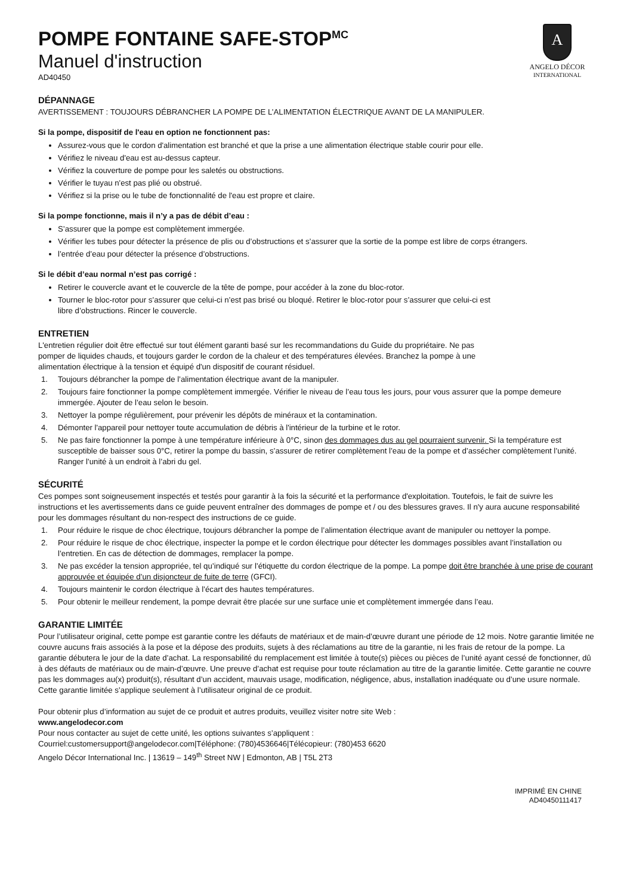A
ANGELO DÉCOR
INTERNATIONAL
POMPE FONTAINE SAFE-STOP<sup>MC</sup>
Manuel d'instruction
AD40450
DÉPANNAGE
AVERTISSEMENT : TOUJOURS DÉBRANCHER LA POMPE DE L’ALIMENTATION ÉLECTRIQUE AVANT DE LA MANIPULER.
Si la pompe, dispositif de l'eau en option ne fonctionnent pas:
Assurez-vous que le cordon d'alimentation est branché et que la prise a une alimentation électrique stable courir pour elle.
Vérifiez le niveau d'eau est au-dessus capteur.
Vérifiez la couverture de pompe pour les saletés ou obstructions.
Vérifier le tuyau n'est pas plié ou obstrué.
Vérifiez si la prise ou le tube de fonctionnalité de l'eau est propre et claire.
Si la pompe fonctionne, mais il n’y a pas de débit d’eau :
S’assurer que la pompe est complètement immergée.
Vérifier les tubes pour détecter la présence de plis ou d’obstructions et s’assurer que la sortie de la pompe est libre de corps étrangers.
l’entrée d’eau pour détecter la présence d’obstructions.
Si le débit d’eau normal n’est pas corrigé :
Retirer le couvercle avant et le couvercle de la tête de pompe, pour accéder à la zone du bloc-rotor.
Tourner le bloc-rotor pour s’assurer que celui-ci n’est pas brisé ou bloqué. Retirer le bloc-rotor pour s’assurer que celui-ci est
libre d’obstructions. Rincer le couvercle.
ENTRETIEN
L'entretien régulier doit être effectué sur tout élément garanti basé sur les recommandations du Guide du propriétaire. Ne pas
pomper de liquides chauds, et toujours garder le cordon de la chaleur et des températures élevées. Branchez la pompe à une
alimentation électrique à la tension et équipé d'un dispositif de courant résiduel.
1. Toujours débrancher la pompe de l’alimentation électrique avant de la manipuler.
2. Toujours faire fonctionner la pompe complètement immergée. Vérifier le niveau de l’eau tous les jours, pour vous assurer que la pompe demeure immergée. Ajouter de l’eau selon le besoin.
3. Nettoyer la pompe régulièrement, pour prévenir les dépôts de minéraux et la contamination.
4. Démonter l'appareil pour nettoyer toute accumulation de débris à l'intérieur de la turbine et le rotor.
5. Ne pas faire fonctionner la pompe à une température inférieure à 0°C, sinon des dommages dus au gel pourraient survenir. Si la température est susceptible de baisser sous 0°C, retirer la pompe du bassin, s’assurer de retirer complètement l’eau de la pompe et d’assécher complètement l’unité. Ranger l’unité à un endroit à l’abri du gel.
SÉCURITÉ
Ces pompes sont soigneusement inspectés et testés pour garantir à la fois la sécurité et la performance d'exploitation. Toutefois, le fait de suivre les instructions et les avertissements dans ce guide peuvent entraîner des dommages de pompe et / ou des blessures graves. Il n'y aura aucune responsabilité pour les dommages résultant du non-respect des instructions de ce guide.
1. Pour réduire le risque de choc électrique, toujours débrancher la pompe de l’alimentation électrique avant de manipuler ou nettoyer la pompe.
2. Pour réduire le risque de choc électrique, inspecter la pompe et le cordon électrique pour détecter les dommages possibles avant l’installation ou l’entretien. En cas de détection de dommages, remplacer la pompe.
3. Ne pas excéder la tension appropriée, tel qu’indiqué sur l’étiquette du cordon électrique de la pompe. La pompe doit être branchée à une prise de courant approuvée et équipée d’un disjoncteur de fuite de terre (GFCI).
4. Toujours maintenir le cordon électrique à l’écart des hautes températures.
5. Pour obtenir le meilleur rendement, la pompe devrait être placée sur une surface unie et complètement immergée dans l’eau.
GARANTIE LIMITÉE
Pour l’utilisateur original, cette pompe est garantie contre les défauts de matériaux et de main-d’œuvre durant une période de 12 mois. Notre garantie limitée ne couvre aucuns frais associés à la pose et la dépose des produits, sujets à des réclamations au titre de la garantie, ni les frais de retour de la pompe. La garantie débutera le jour de la date d’achat. La responsabilité du remplacement est limitée à toute(s) pièces ou pièces de l’unité ayant cessé de fonctionner, dû à des défauts de matériaux ou de main-d’œuvre. Une preuve d’achat est requise pour toute réclamation au titre de la garantie limitée. Cette garantie ne couvre pas les dommages au(x) produit(s), résultant d’un accident, mauvais usage, modification, négligence, abus, installation inadéquate ou d’une usure normale. Cette garantie limitée s’applique seulement à l’utilisateur original de ce produit.
Pour obtenir plus d’information au sujet de ce produit et autres produits, veuillez visiter notre site Web :
www.angelodecor.com
Pour nous contacter au sujet de cette unité, les options suivantes s’appliquent :
Courriel:customersupport@angelodecor.com|Téléphone: (780)4536646|Télécopieur: (780)453 6620
Angelo Décor International Inc. | 13619 – 149<sup>th</sup> Street NW | Edmonton, AB | T5L 2T3
IMPRIMÉ EN CHINE
AD40450111417